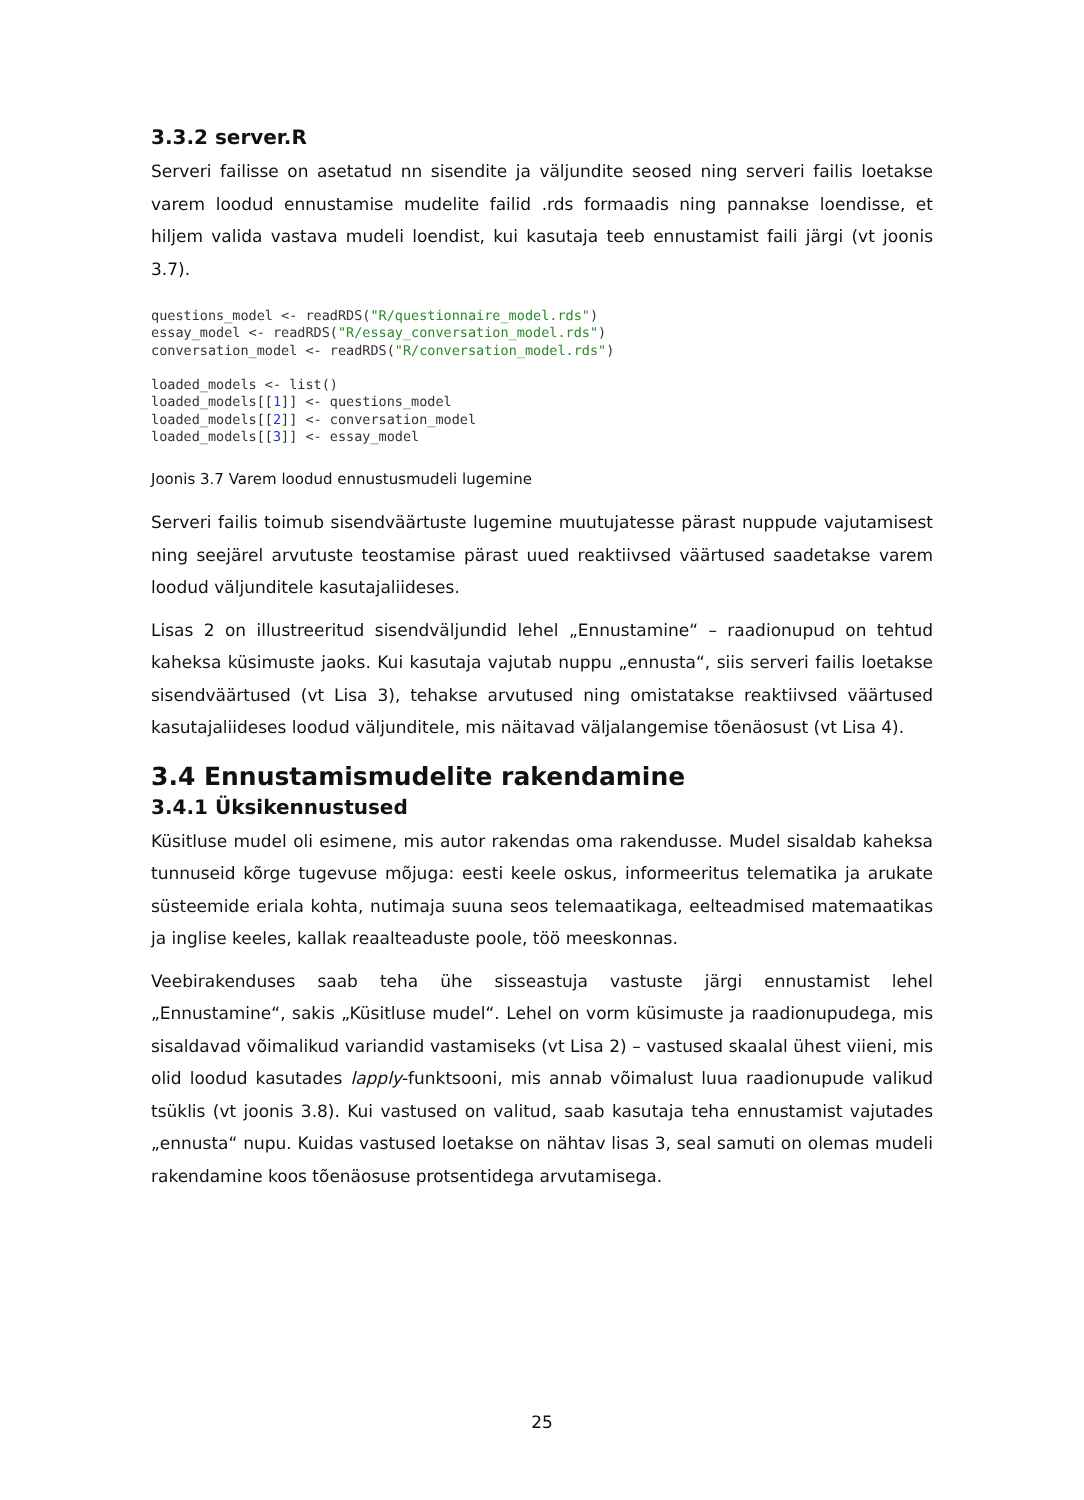3.3.2 server.R
Serveri failisse on asetatud nn sisendite ja väljundite seosed ning serveri failis loetakse varem loodud ennustamise mudelite failid .rds formaadis ning pannakse loendisse, et hiljem valida vastava mudeli loendist, kui kasutaja teeb ennustamist faili järgi (vt joonis 3.7).
questions_model <- readRDS("R/questionnaire_model.rds")
essay_model <- readRDS("R/essay_conversation_model.rds")
conversation_model <- readRDS("R/conversation_model.rds")

loaded_models <- list()
loaded_models[[1]] <- questions_model
loaded_models[[2]] <- conversation_model
loaded_models[[3]] <- essay_model
Joonis 3.7 Varem loodud ennustusmudeli lugemine
Serveri failis toimub sisendväärtuste lugemine muutujatesse pärast nuppude vajutamisest ning seejärel arvutuste teostamise pärast uued reaktiivsed väärtused saadetakse varem loodud väljunditele kasutajaliideses.
Lisas 2 on illustreeritud sisendväljundid lehel „Ennustamine“ – raadionupud on tehtud kaheksa küsimuste jaoks. Kui kasutaja vajutab nuppu „ennusta“, siis serveri failis loetakse sisendväärtused (vt Lisa 3), tehakse arvutused ning omistatakse reaktiivsed väärtused kasutajaliideses loodud väljunditele, mis näitavad väljalangemise tõenäosust (vt Lisa 4).
3.4 Ennustamismudelite rakendamine
3.4.1 Üksikennustused
Küsitluse mudel oli esimene, mis autor rakendas oma rakendusse. Mudel sisaldab kaheksa tunnuseid kõrge tugevuse mõjuga: eesti keele oskus, informeeritus telematika ja arukate süsteemide eriala kohta, nutimaja suuna seos telemaatikaga, eelteadmised matemaatikas ja inglise keeles, kallak reaalteaduste poole, töö meeskonnas.
Veebirakenduses saab teha ühe sisseastuja vastuste järgi ennustamist lehel „Ennustamine“, sakis „Küsitluse mudel“. Lehel on vorm küsimuste ja raadionupudega, mis sisaldavad võimalikud variandid vastamiseks (vt Lisa 2) – vastused skaalal ühest viieni, mis olid loodud kasutades lapply-funktsooni, mis annab võimalust luua raadionupude valikud tsüklis (vt joonis 3.8). Kui vastused on valitud, saab kasutaja teha ennustamist vajutades „ennusta“ nupu. Kuidas vastused loetakse on nähtav lisas 3, seal samuti on olemas mudeli rakendamine koos tõenäosuse protsentidega arvutamisega.
25